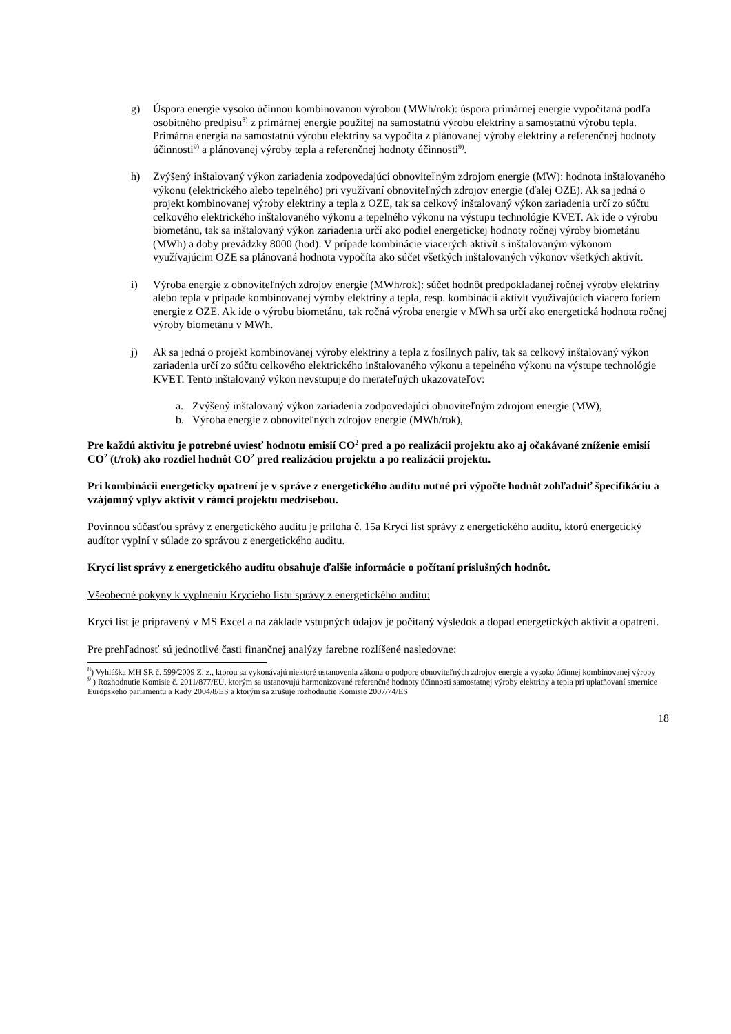g) Úspora energie vysoko účinnou kombinovanou výrobou (MWh/rok): úspora primárnej energie vypočítaná podľa osobitného predpisu<sup>8)</sup> z primárnej energie použitej na samostatnú výrobu elektriny a samostatnú výrobu tepla. Primárna energia na samostatnú výrobu elektriny sa vypočíta z plánovanej výroby elektriny a referenčnej hodnoty účinnosti<sup>9)</sup> a plánovanej výroby tepla a referenčnej hodnoty účinnosti<sup>9)</sup>.
h) Zvýšený inštalovaný výkon zariadenia zodpovedajúci obnoviteľným zdrojom energie (MW): hodnota inštalovaného výkonu (elektrického alebo tepelného) pri využívaní obnoviteľných zdrojov energie (ďalej OZE). Ak sa jedná o projekt kombinovanej výroby elektriny a tepla z OZE, tak sa celkový inštalovaný výkon zariadenia určí zo súčtu celkového elektrického inštalovaného výkonu a tepelného výkonu na výstupu technológie KVET. Ak ide o výrobu biometánu, tak sa inštalovaný výkon zariadenia určí ako podiel energetickej hodnoty ročnej výroby biometánu (MWh) a doby prevádzky 8000 (hod). V prípade kombinácie viacerých aktivít s inštalovaným výkonom využívajúcim OZE sa plánovaná hodnota vypočíta ako súčet všetkých inštalovaných výkonov všetkých aktivít.
i) Výroba energie z obnoviteľných zdrojov energie (MWh/rok): súčet hodnôt predpokladanej ročnej výroby elektriny alebo tepla v prípade kombinovanej výroby elektriny a tepla, resp. kombinácii aktivít využívajúcich viacero foriem energie z OZE. Ak ide o výrobu biometánu, tak ročná výroba energie v MWh sa určí ako energetická hodnota ročnej výroby biometánu v MWh.
j) Ak sa jedná o projekt kombinovanej výroby elektriny a tepla z fosílnych palív, tak sa celkový inštalovaný výkon zariadenia určí zo súčtu celkového elektrického inštalovaného výkonu a tepelného výkonu na výstupe technológie KVET. Tento inštalovaný výkon nevstupuje do merateľných ukazovateľov:
a. Zvýšený inštalovaný výkon zariadenia zodpovedajúci obnoviteľným zdrojom energie (MW),
b. Výroba energie z obnoviteľných zdrojov energie (MWh/rok),
Pre každú aktivitu je potrebné uviesť hodnotu emisií CO<sup>2</sup> pred a po realizácii projektu ako aj očakávané zníženie emisií CO<sup>2</sup> (t/rok) ako rozdiel hodnôt CO<sup>2</sup> pred realizáciou projektu a po realizácii projektu.
Pri kombinácii energeticky opatrení je v správe z energetického auditu nutné pri výpočte hodnôt zohľadniť špecifikáciu a vzájomný vplyv aktivít v rámci projektu medzisebou.
Povinnou súčasťou správy z energetického auditu je príloha č. 15a Krycí list správy z energetického auditu, ktorú energetický audítor vyplní v súlade zo správou z energetického auditu.
Krycí list správy z energetického auditu obsahuje ďalšie informácie o počítaní príslušných hodnôt.
Všeobecné pokyny k vyplneniu Krycieho listu správy z energetického auditu:
Krycí list je pripravený v MS Excel a na základe vstupných údajov je počítaný výsledok a dopad energetických aktivít a opatrení.
Pre prehľadnosť sú jednotlivé časti finančnej analýzy farebne rozlíšené nasledovne:
<sup>8</sup>) Vyhláška MH SR č. 599/2009 Z. z., ktorou sa vykonávajú niektoré ustanovenia zákona o podpore obnoviteľných zdrojov energie a vysoko účinnej kombinovanej výroby
<sup>9</sup> ) Rozhodnutie Komisie č. 2011/877/EÚ, ktorým sa ustanovujú harmonizované referenčné hodnoty účinnosti samostatnej výroby elektriny a tepla pri uplatňovaní smernice Európskeho parlamentu a Rady 2004/8/ES a ktorým sa zrušuje rozhodnutie Komisie 2007/74/ES
18